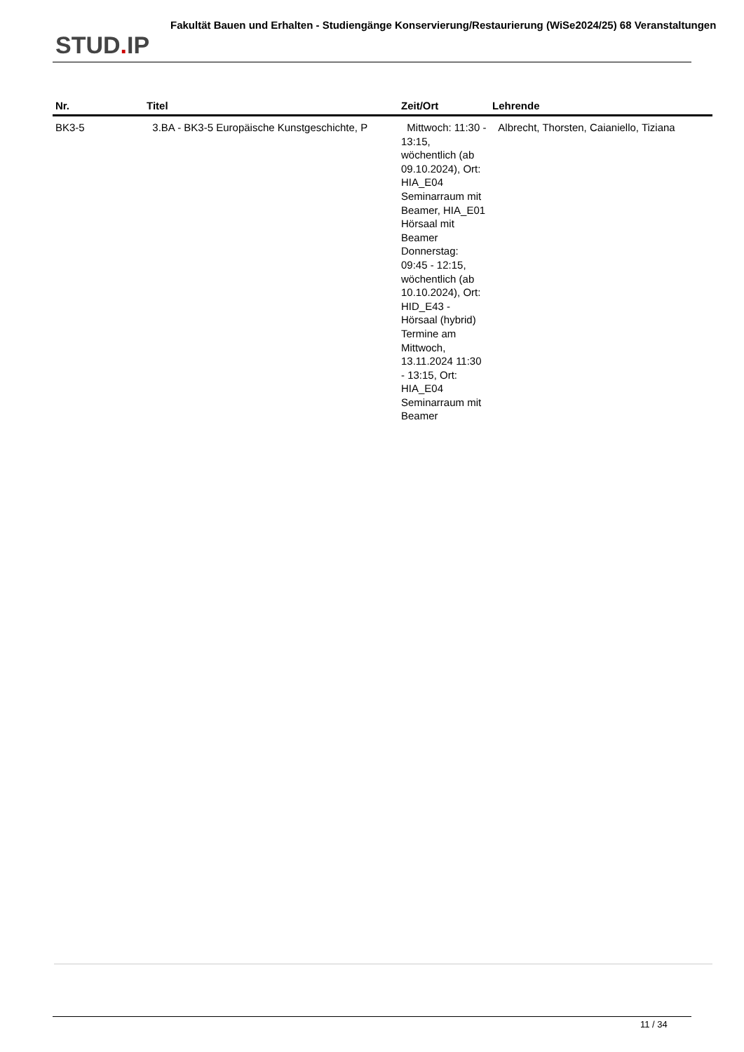STUD. IP
Fakultät Bauen und Erhalten - Studiengänge Konservierung/Restaurierung (WiSe2024/25) 68 Veranstaltungen
| Nr. | Titel | Zeit/Ort | Lehrende |
| --- | --- | --- | --- |
| BK3-5 | 3.BA - BK3-5 Europäische Kunstgeschichte, P | Mittwoch: 11:30 - 13:15, wöchentlich (ab 09.10.2024), Ort: HIA_E04 Seminarraum mit Beamer, HIA_E01 Hörsaal mit Beamer Donnerstag: 09:45 - 12:15, wöchentlich (ab 10.10.2024), Ort: HID_E43 - Hörsaal (hybrid) Termine am Mittwoch, 13.11.2024 11:30 - 13:15, Ort: HIA_E04 Seminarraum mit Beamer | Albrecht, Thorsten, Caianiello, Tiziana |
11 / 34